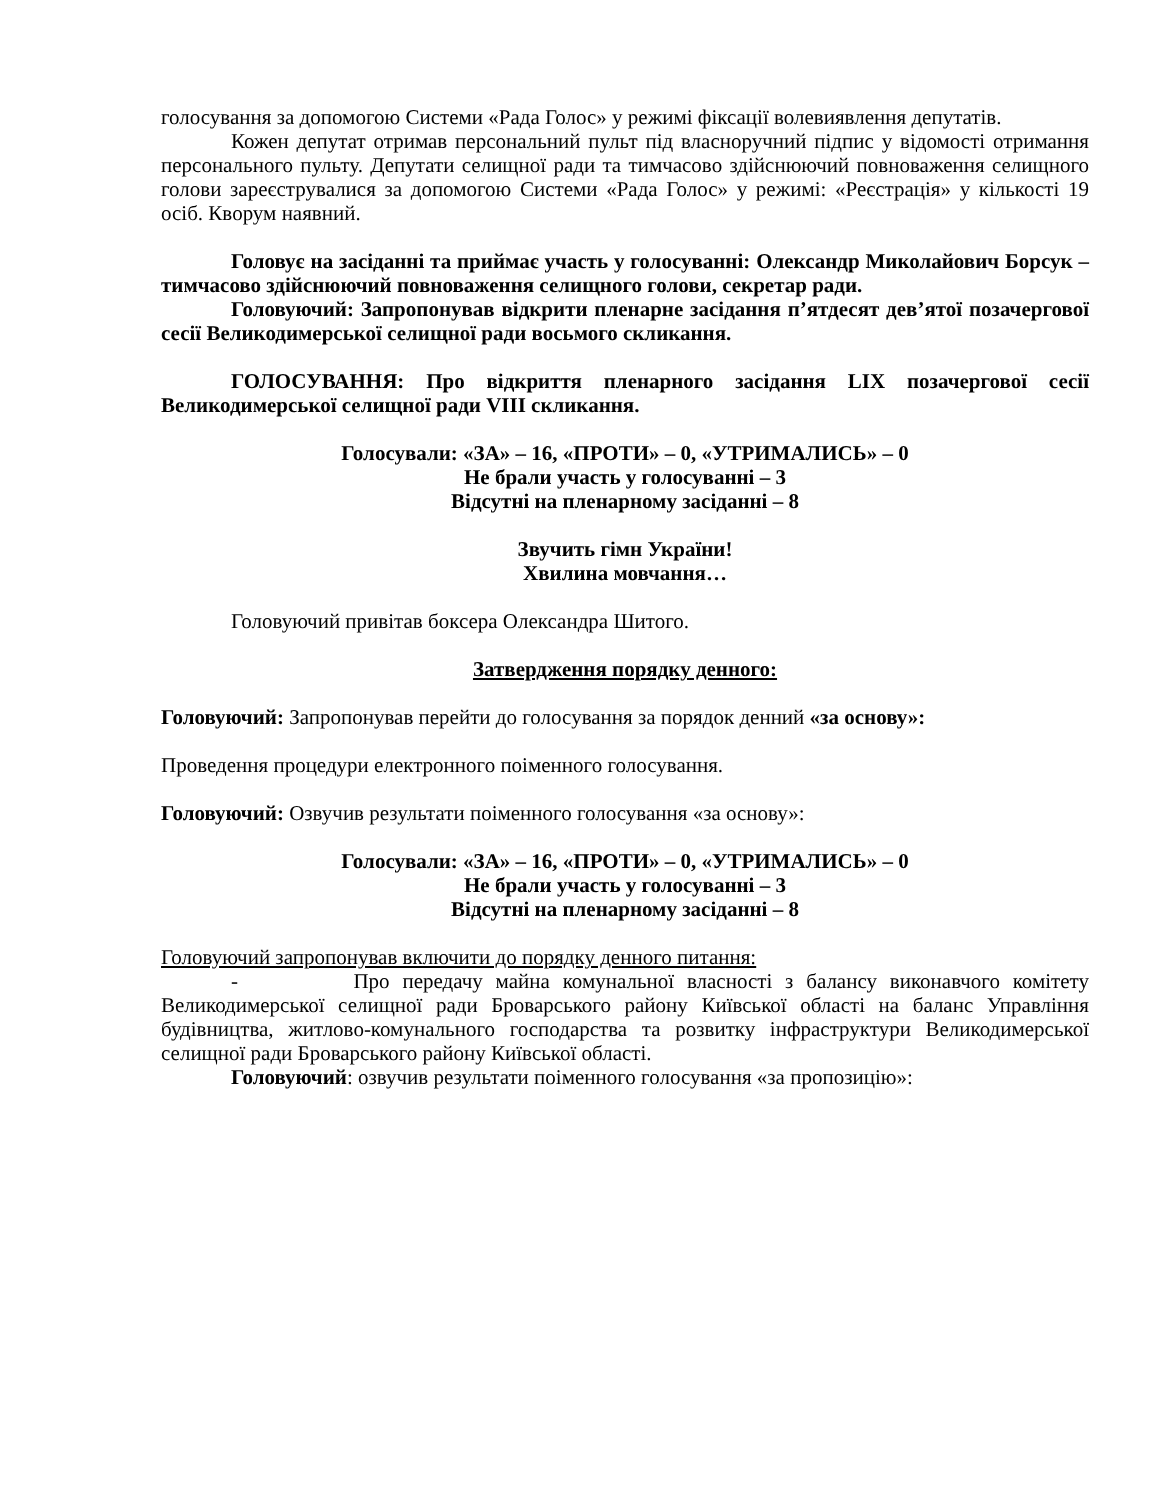голосування за допомогою Системи «Рада Голос» у режимі фіксації волевиявлення депутатів.
Кожен депутат отримав персональний пульт під власноручний підпис у відомості отримання персонального пульту. Депутати селищної ради та тимчасово здійснюючий повноваження селищного голови зареєструвалися за допомогою Системи «Рада Голос» у режимі: «Реєстрація» у кількості 19 осіб. Кворум наявний.
Головує на засіданні та приймає участь у голосуванні: Олександр Миколайович Борсук – тимчасово здійснюючий повноваження селищного голови, секретар ради.
Головуючий: Запропонував відкрити пленарне засідання п’ятдесят дев’ятої позачергової сесії Великодимерської селищної ради восьмого скликання.
ГОЛОСУВАННЯ: Про відкриття пленарного засідання LIX позачергової сесії Великодимерської селищної ради VIII скликання.
Голосували: «ЗА» – 16, «ПРОТИ» – 0, «УТРИМАЛИСЬ» – 0
Не брали участь у голосуванні – 3
Відсутні на пленарному засіданні – 8
Звучить гімн України!
Хвилина мовчання…
Головуючий привітав боксера Олександра Шитого.
Затвердження порядку денного:
Головуючий: Запропонував перейти до голосування за порядок денний «за основу»:
Проведення процедури електронного поіменного голосування.
Головуючий: Озвучив результати поіменного голосування «за основу»:
Голосували: «ЗА» – 16, «ПРОТИ» – 0, «УТРИМАЛИСЬ» – 0
Не брали участь у голосуванні – 3
Відсутні на пленарному засіданні – 8
Головуючий запропонував включити до порядку денного питання:
- Про передачу майна комунальної власності з балансу виконавчого комітету Великодимерської селищної ради Броварського району Київської області на баланс Управління будівництва, житлово-комунального господарства та розвитку інфраструктури Великодимерської селищної ради Броварського району Київської області.
Головуючий: озвучив результати поіменного голосування «за пропозицію»: